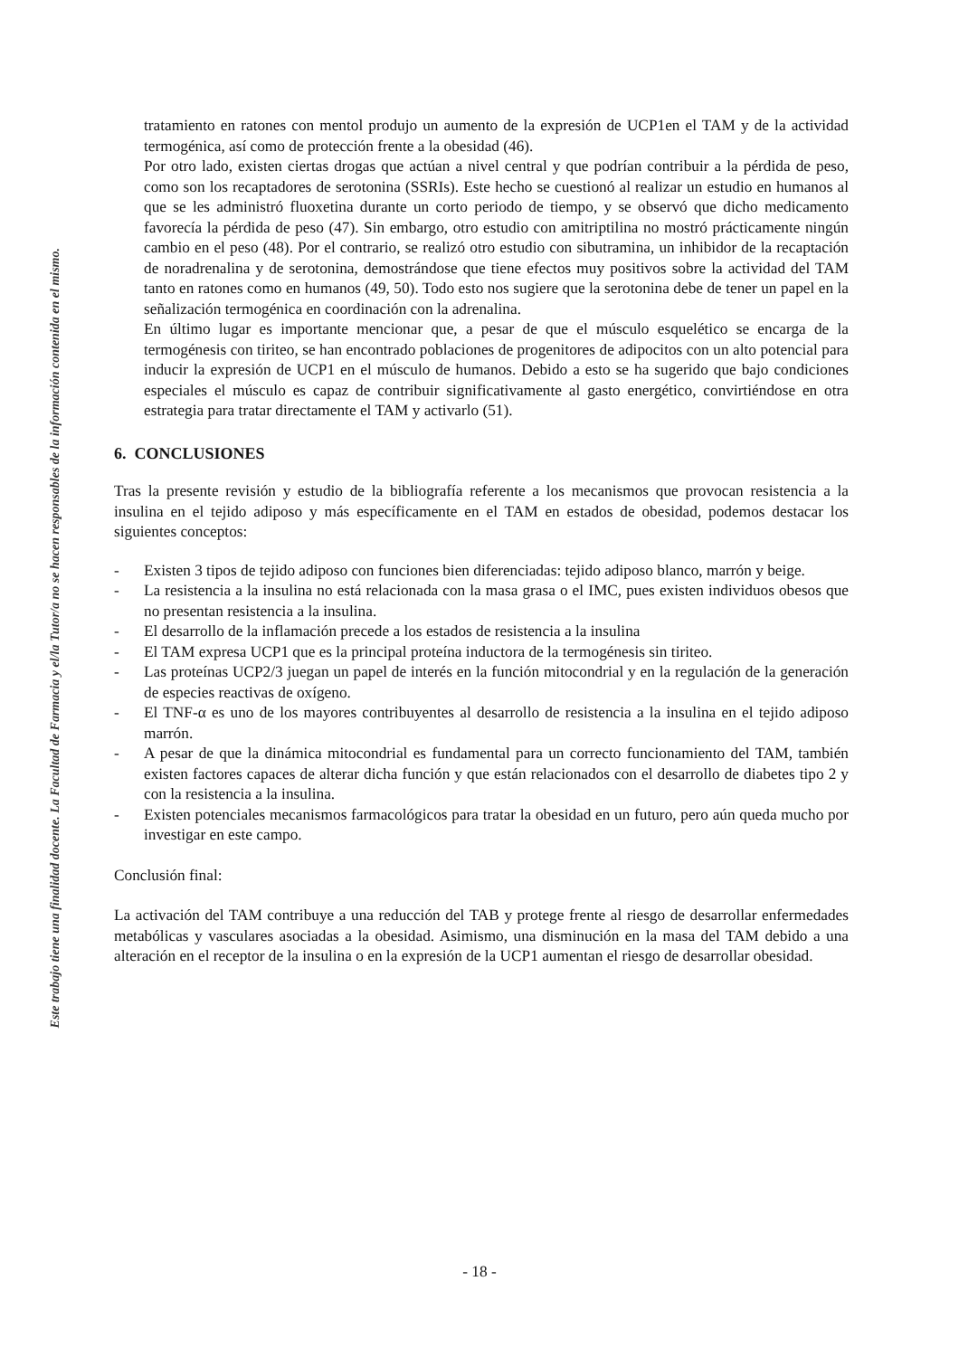Este trabajo tiene una finalidad docente. La Facultad de Farmacia y el/la Tutor/a no se hacen responsables de la información contenida en el mismo.
tratamiento en ratones con mentol produjo un aumento de la expresión de UCP1en el TAM y de la actividad termogénica, así como de protección frente a la obesidad (46).
Por otro lado, existen ciertas drogas que actúan a nivel central y que podrían contribuir a la pérdida de peso, como son los recaptadores de serotonina (SSRIs). Este hecho se cuestionó al realizar un estudio en humanos al que se les administró fluoxetina durante un corto periodo de tiempo, y se observó que dicho medicamento favorecía la pérdida de peso (47). Sin embargo, otro estudio con amitriptilina no mostró prácticamente ningún cambio en el peso (48). Por el contrario, se realizó otro estudio con sibutramina, un inhibidor de la recaptación de noradrenalina y de serotonina, demostrándose que tiene efectos muy positivos sobre la actividad del TAM tanto en ratones como en humanos (49, 50). Todo esto nos sugiere que la serotonina debe de tener un papel en la señalización termogénica en coordinación con la adrenalina.
En último lugar es importante mencionar que, a pesar de que el músculo esquelético se encarga de la termogénesis con tiriteo, se han encontrado poblaciones de progenitores de adipocitos con un alto potencial para inducir la expresión de UCP1 en el músculo de humanos. Debido a esto se ha sugerido que bajo condiciones especiales el músculo es capaz de contribuir significativamente al gasto energético, convirtiéndose en otra estrategia para tratar directamente el TAM y activarlo (51).
6. CONCLUSIONES
Tras la presente revisión y estudio de la bibliografía referente a los mecanismos que provocan resistencia a la insulina en el tejido adiposo y más específicamente en el TAM en estados de obesidad, podemos destacar los siguientes conceptos:
- Existen 3 tipos de tejido adiposo con funciones bien diferenciadas: tejido adiposo blanco, marrón y beige.
- La resistencia a la insulina no está relacionada con la masa grasa o el IMC, pues existen individuos obesos que no presentan resistencia a la insulina.
- El desarrollo de la inflamación precede a los estados de resistencia a la insulina
- El TAM expresa UCP1 que es la principal proteína inductora de la termogénesis sin tiriteo.
- Las proteínas UCP2/3 juegan un papel de interés en la función mitocondrial y en la regulación de la generación de especies reactivas de oxígeno.
- El TNF-α es uno de los mayores contribuyentes al desarrollo de resistencia a la insulina en el tejido adiposo marrón.
- A pesar de que la dinámica mitocondrial es fundamental para un correcto funcionamiento del TAM, también existen factores capaces de alterar dicha función y que están relacionados con el desarrollo de diabetes tipo 2 y con la resistencia a la insulina.
- Existen potenciales mecanismos farmacológicos para tratar la obesidad en un futuro, pero aún queda mucho por investigar en este campo.
Conclusión final:
La activación del TAM contribuye a una reducción del TAB y protege frente al riesgo de desarrollar enfermedades metabólicas y vasculares asociadas a la obesidad. Asimismo, una disminución en la masa del TAM debido a una alteración en el receptor de la insulina o en la expresión de la UCP1 aumentan el riesgo de desarrollar obesidad.
- 18 -